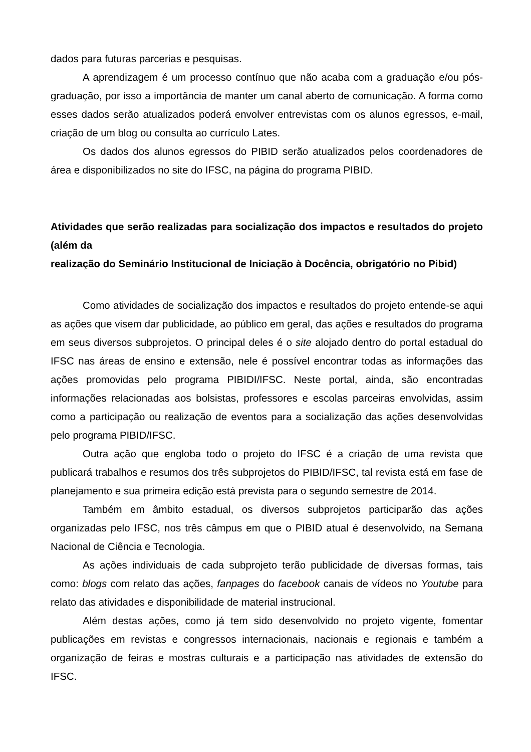dados para futuras parcerias e pesquisas.
A aprendizagem é um processo contínuo que não acaba com a graduação e/ou pós-graduação, por isso a importância de manter um canal aberto de comunicação. A forma como esses dados serão atualizados poderá envolver entrevistas com os alunos egressos, e-mail, criação de um blog ou consulta ao currículo Lates.
Os dados dos alunos egressos do PIBID serão atualizados pelos coordenadores de área e disponibilizados no site do IFSC, na página do programa PIBID.
Atividades que serão realizadas para socialização dos impactos e resultados do projeto (além da
realização do Seminário Institucional de Iniciação à Docência, obrigatório no Pibid)
Como atividades de socialização dos impactos e resultados do projeto entende-se aqui as ações que visem dar publicidade, ao público em geral, das ações e resultados do programa em seus diversos subprojetos. O principal deles é o site alojado dentro do portal estadual do IFSC nas áreas de ensino e extensão, nele é possível encontrar todas as informações das ações promovidas pelo programa PIBIDI/IFSC. Neste portal, ainda, são encontradas informações relacionadas aos bolsistas, professores e escolas parceiras envolvidas, assim como a participação ou realização de eventos para a socialização das ações desenvolvidas pelo programa PIBID/IFSC.
Outra ação que engloba todo o projeto do IFSC é a criação de uma revista que publicará trabalhos e resumos dos três subprojetos do PIBID/IFSC, tal revista está em fase de planejamento e sua primeira edição está prevista para o segundo semestre de 2014.
Também em âmbito estadual, os diversos subprojetos participarão das ações organizadas pelo IFSC, nos três câmpus em que o PIBID atual é desenvolvido, na Semana Nacional de Ciência e Tecnologia.
As ações individuais de cada subprojeto terão publicidade de diversas formas, tais como: blogs com relato das ações, fanpages do facebook canais de vídeos no Youtube para relato das atividades e disponibilidade de material instrucional.
Além destas ações, como já tem sido desenvolvido no projeto vigente, fomentar publicações em revistas e congressos internacionais, nacionais e regionais e também a organização de feiras e mostras culturais e a participação nas atividades de extensão do IFSC.